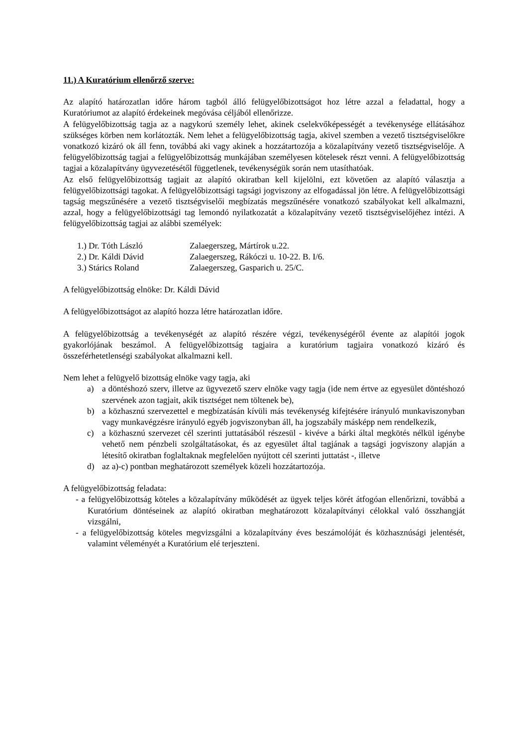11.) A Kuratórium ellenőrző szerve:
Az alapító határozatlan időre három tagból álló felügyelőbizottságot hoz létre azzal a feladattal, hogy a Kuratóriumot az alapító érdekeinek megóvása céljából ellenőrizze.
A felügyelőbizottság tagja az a nagykorú személy lehet, akinek cselekvőképességét a tevékenysége ellátásához szükséges körben nem korlátozták. Nem lehet a felügyelőbizottság tagja, akivel szemben a vezető tisztségviselőkre vonatkozó kizáró ok áll fenn, továbbá aki vagy akinek a hozzátartozója a közalapítvány vezető tisztségviselője. A felügyelőbizottság tagjai a felügyelőbizottság munkájában személyesen kötelesek részt venni. A felügyelőbizottság tagjai a közalapítvány ügyvezetésétől függetlenek, tevékenységük során nem utasíthatóak.
Az első felügyelőbizottság tagjait az alapító okiratban kell kijelölni, ezt követően az alapító választja a felügyelőbizottsági tagokat. A felügyelőbizottsági tagsági jogviszony az elfogadással jön létre. A felügyelőbizottsági tagság megszűnésére a vezető tisztségviselői megbízatás megszűnésére vonatkozó szabályokat kell alkalmazni, azzal, hogy a felügyelőbizottsági tag lemondó nyilatkozatát a közalapítvány vezető tisztségviselőjéhez intézi. A felügyelőbizottság tagjai az alábbi személyek:
| 1.) Dr. Tóth László | Zalaegerszeg, Mártírok u.22. |
| 2.) Dr. Káldi Dávid | Zalaegerszeg, Rákóczi u. 10-22. B. I/6. |
| 3.) Stárics Roland | Zalaegerszeg, Gasparich u. 25/C. |
A felügyelőbizottság elnöke: Dr. Káldi Dávid
A felügyelőbizottságot az alapító hozza létre határozatlan időre.
A felügyelőbizottság a tevékenységét az alapító részére végzi, tevékenységéről évente az alapítói jogok gyakorlójának beszámol. A felügyelőbizottság tagjaira a kuratórium tagjaira vonatkozó kizáró és összeférhetetlenségi szabályokat alkalmazni kell.
Nem lehet a felügyelő bizottság elnöke vagy tagja, aki
a) a döntéshozó szerv, illetve az ügyvezető szerv elnöke vagy tagja (ide nem értve az egyesület döntéshozó szervének azon tagjait, akik tisztséget nem töltenek be),
b) a közhasznú szervezettel e megbízatásán kívüli más tevékenység kifejtésére irányuló munkaviszonyban vagy munkavégzésre irányuló egyéb jogviszonyban áll, ha jogszabály másképp nem rendelkezik,
c) a közhasznú szervezet cél szerinti juttatásából részesül - kivéve a bárki által megkötés nélkül igénybe vehető nem pénzbeli szolgáltatásokat, és az egyesület által tagjának a tagsági jogviszony alapján a létesítő okiratban foglaltaknak megfelelően nyújtott cél szerinti juttatást -, illetve
d) az a)-c) pontban meghatározott személyek közeli hozzátartozója.
A felügyelőbizottság feladata:
- a felügyelőbizottság köteles a közalapítvány működését az ügyek teljes körét átfogóan ellenőrizni, továbbá a Kuratórium döntéseinek az alapító okiratban meghatározott közalapítványi célokkal való összhangját vizsgálni,
- a felügyelőbizottság köteles megvizsgálni a közalapítvány éves beszámolóját és közhasznúsági jelentését, valamint véleményét a Kuratórium elé terjeszteni.